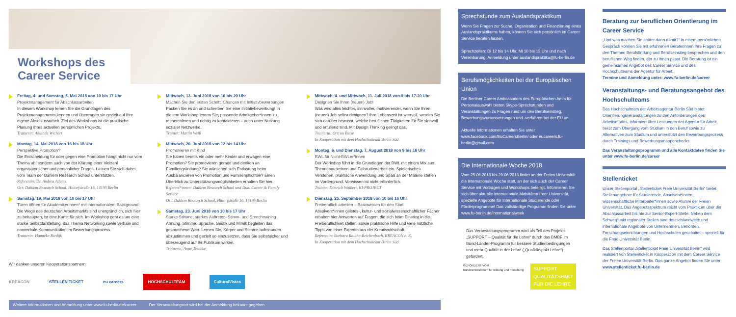Workshops des Career Service
Freitag, 4. und Samstag, 5. Mai 2018 von 10 bis 17 Uhr
Projektmanagement für Abschlussarbeiten
In diesem Workshop lernen Sie die Grundlagen des Projektmanagements kennen und übertragen sie gezielt auf Ihre eigene Abschlussarbeit. Ziel des Workshops ist die praktische Planung Ihres aktuellen persönlichen Projekts.
Trainerin: Amanda Wichert
Montag, 14. Mai 2018 von 16 bis 18 Uhr
Perspektive Promotion?
Die Entscheidung für oder gegen eine Promotion hängt nicht nur vom Thema ab, sondern auch von der Klärung einer Vielzahl organisatorischer und persönlicher Fragen. Lassen Sie sich dabei vom Team der Dahlem Research School unterstützen.
Referentin: Dr. Andrea Adams
Ort: Dahlem Research School, Hittorfstraße 16, 14195 Berlin
Samstag, 19. Mai 2018 von 10 bis 17 Uhr
Türen öffnen für Akademikerinnen* mit internationalem Background
Die Wege des deutschen Arbeitsmarkts sind unergründlich, sich hier zu behaupten, ist eine Kunst für sich. Im Workshop geht es um eine starke Selbstdarstellung, das Thema Networking sowie verbale und nonverbale Kommunikation im Bewerbungsprozess.
Trainerin: Hanneke Riedijk
Mittwoch, 13. Juni 2018 von 16 bis 20 Uhr
Machen Sie den ersten Schritt: Chancen mit Initiativbewerbungen
Packen Sie es an und schreiben Sie eine Initiativbewerbung! In diesem Workshop lernen Sie, passende Arbeitgeber*innen zu recherchieren und richtig zu kontaktieren – auch unter Nutzung sozialer Netzwerke.
Trainer: Martin Weiß
Mittwoch, 20. Juni 2018 von 12 bis 14 Uhr
Promovieren mit Kind
Sie haben bereits ein oder mehr Kinder und erwägen eine Promotion? Sie promovieren gerade und denken an Familiengründung? Sie wünschen sich Entlastung beim Ausbalancieren von Promotion und Familienpflichten? Einen Überblick zu Unterstützungsmöglichkeiten erhalten Sie hier.
Referent*innen: Dahlem Research School und Dual Career & Family Service
Ort: Dahlem Research School, Hittorfstraße 16, 14195 Berlin
Samstag, 23. Juni 2018 von 10 bis 17 Uhr
Starke Stimme, starkes Auftreten. Stimm- und Sprechtraining
Atmung, Stimme, Sprache, Gestik und Mimik begleiten das gesprochene Wort. Lernen Sie, Körper und Stimme aufeinander abzustimmen und gezielt so einzusetzen, dass Sie selbstsicher und überzeugend auf Ihr Publikum wirken.
Trainerin: Anne Teschke
Mittwoch, 4. und Mittwoch, 11. Juli 2018 von 9 bis 17.30 Uhr
Designen Sie Ihren (neuen) Job!
Was wird alles leichter, sinnvoller, motivierender, wenn Sie Ihren (neuen) Job selbst designen? Ihre Lebenszeit ist wertvoll, werden Sie sich darüber bewusst, welche beruflichen Tätigkeiten für Sie sinnvoll und erfüllend sind. Mit Design Thinking gelingt das.
Trainerin: Ortrun Blase
In Kooperation mit dem Hochschulteam Berlin Süd
Montag, 6. und Dienstag, 7. August 2018 von 9 bis 16 Uhr
BWL für Nicht-BWLer*innen
Der Workshop führt in die Grundlagen der BWL mit einem Mix aus Theoriebausteinen und Fallstudienarbeit ein. Spielerisches Verstehen, praktische Anwendung und Spaß an der Materie stehen im Vordergrund. Vorwissen ist nicht erforderlich.
Trainer: Dietrich Wolbert, KI-PROJECT
Dienstag, 25. September 2018 von 10 bis 16 Uhr
Freiberuflich arbeiten – Basiswissen für den Start
Absolvent*innen geistes-, kultur- und sozialwissenschaftlicher Fächer erhalten hier Antworten auf Fragen, die sich beim Einstieg in die Freiberuflichkeit stellen, sowie praktische Hilfe und viele nützliche Tipps von einer Expertin aus der Kreativwirtschaft.
Referentin: Barbara Rauthe-Reichenbach, KREACON e. K.
In Kooperation mit dem Hochschulteam Berlin Süd
Wir danken unseren Kooperationspartnern:
KREACON STELLEN TICKET eu careers HOCHSCHULTEAM CulturalVistas
Weitere Informationen und Anmeldung unter www.fu-berlin.de/career Der Veranstaltungsort wird bei der Anmeldung bekannt gegeben.
Sprechstunde zum Auslandspraktikum
Wenn Sie Fragen zur Suche, Organisation und Finanzierung eines Auslandspraktikums haben, können Sie sich persönlich im Career Service beraten lassen.
Sprechzeiten: Di 12 bis 14 Uhr, Mi 10 bis 12 Uhr und nach Vereinbarung, Anmeldung unter auslandspraktika@fu-berlin.de
Berufsmöglichkeiten bei der Europäischen Union
Die Berliner Career Ambassadors des Europäischen Amts für Personalauswahl bieten Skype-Sprechstunden und Veranstaltungen zu Fragen rund um den Berufseinstieg, Bewerbungsvoraussetzungen und -verfahren bei der EU an.
Aktuelle Informationen erhalten Sie unter www.facebook.com/EuCareersBerlin/ oder eucareers.fu-berlin@gmail.com
Die Internationale Woche 2018
Vom 25.06.2018 bis 29.06.2018 findet an der Freien Universität die Internationale Woche statt, an der sich auch der Career Service mit Vorträgen und Workshops beteiligt. Informieren Sie sich über aktuelle internationale Aktivitäten Ihrer Universität, spezielle Angebote für Internationale Studierende oder Förderprogramme! Das vollständige Programm finden Sie unter www.fu-berlin.de/internationalweek
Das Veranstaltungsprogramm wird als Teil des Projekts „SUPPORT – Qualität für die Lehre“ durch das BMBF im Bund-Länder-Programm für bessere Studienbedingungen und mehr Qualität in der Lehre („Qualitätspakt Lehre“) gefördert.
GEFÖRDERT VOM
Bundesministerium für Bildung und Forschung SUPPORT
QUALITÄTSPAKT
FÜR DIE LEHRE
Beratung zur beruflichen Orientierung im Career Service
„Und was machen Sie später dann damit?“ In einem persönlichen Gespräch können Sie mit erfahrenen Beraterinnen Ihre Fragen zu den Themen Berufsfindung und Berufseinstieg besprechen und den beruflichen Weg finden, der zu Ihnen passt. Die Beratung ist ein gemeinsames Angebot des Career Service und des Hochschulteams der Agentur für Arbeit.
Termine und Anmeldung unter: www.fu-berlin.de/career
Veranstaltungs- und Beratungsangebot des Hochschulteams
Das Hochschulteam der Arbeitsagentur Berlin Süd bietet Orientierungsveranstaltungen zu den Anforderungen des Arbeitsmarkts, informiert über Leistungen der Agentur für Arbeit, berät zum Übergang vom Studium in den Beruf sowie zu Alternativen zum Studium und unterstützt den Bewerbungsprozess durch Trainings und Bewerbungsmappenchecks.
Das Veranstaltungsprogramm und alle Kontaktdaten finden Sie unter www.fu-berlin.de/career
Stellenticket
Unser Stellenportal „Stellenticket Freie Universität Berlin“ bietet Stellenangebote für Studierende, Absolvent*innen, wissenschaftliche Mitarbeiter*innen sowie Alumni der Freien Universität. Das Angebotsspektrum reicht vom Praktikum über die Abschlussarbeit bis hin zur Senior-Expert-Stelle. Neben dem Schwerpunkt regionaler Stellen sind deutschlandweite und internationale Angebote von Unternehmen, Behörden, Forschungseinrichtungen und Hochschulen geschaltet – speziell für die Freie Universität Berlin.
Das Stellenportal „Stellenticket Freie Universität Berlin“ wird realisiert von Stellenticket in Kooperation mit dem Career Service der Freien Universität Berlin. Das ganze Angebot finden Sie unter
www.stellenticket.fu-berlin.de